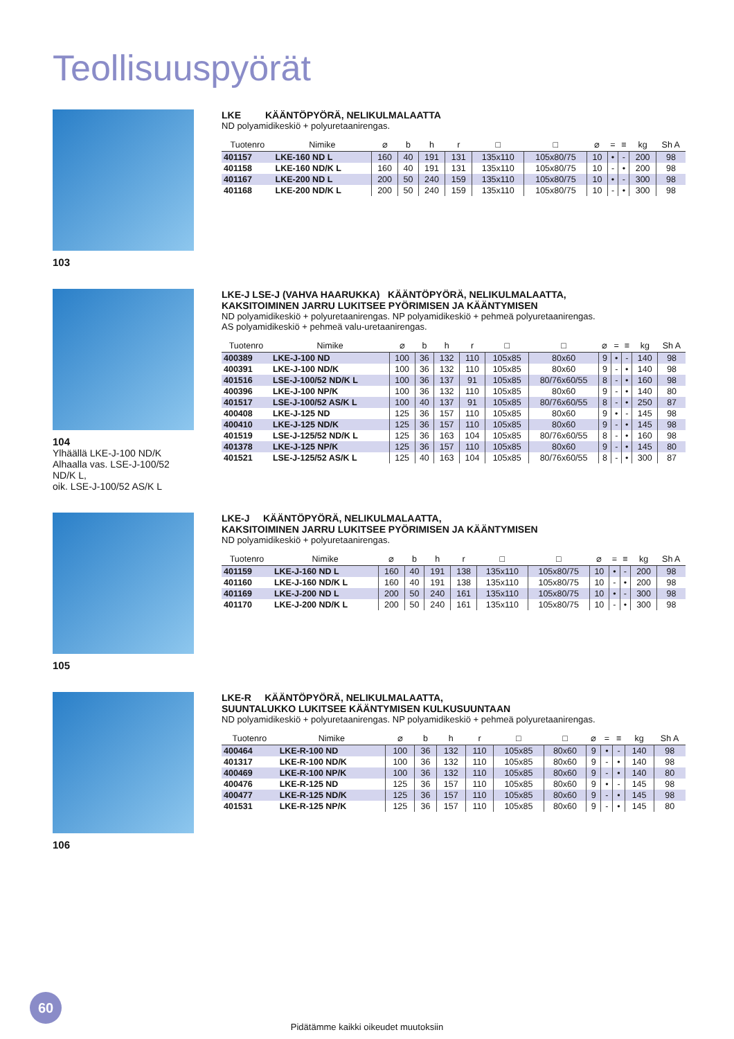Teollisuuspyörät
103
LKE KÄÄNTÖPYÖRÄ, NELIKULMALAATTA
ND polyamidikeskiö + polyuretaanirengas.
| Tuotenro | Nimike | ⌀ | b | h | r | □ | □ | ⌀ | = | ≡ | kg | Sh A |
| --- | --- | --- | --- | --- | --- | --- | --- | --- | --- | --- | --- | --- |
| 401157 | LKE-160 ND L | 160 | 40 | 191 | 131 | 135x110 | 105x80/75 | 10 | • | - | 200 | 98 |
| 401158 | LKE-160 ND/K L | 160 | 40 | 191 | 131 | 135x110 | 105x80/75 | 10 | - | • | 200 | 98 |
| 401167 | LKE-200 ND L | 200 | 50 | 240 | 159 | 135x110 | 105x80/75 | 10 | • | - | 300 | 98 |
| 401168 | LKE-200 ND/K L | 200 | 50 | 240 | 159 | 135x110 | 105x80/75 | 10 | - | • | 300 | 98 |
104
Ylhäällä LKE-J-100 ND/K
Alhaalla vas. LSE-J-100/52 ND/K L,
oik. LSE-J-100/52 AS/K L
LKE-J LSE-J (VAHVA HAARUKKA) KÄÄNTÖPYÖRÄ, NELIKULMALAATTA,
KAKSITOIMINEN JARRU LUKITSEE PYÖRIMISEN JA KÄÄNTYMISEN
ND polyamidikeskiö + polyuretaanirengas. NP polyamidikeskiö + pehmeä polyuretaanirengas.
AS polyamidikeskiö + pehmeä valu-uretaanirengas.
| Tuotenro | Nimike | ⌀ | b | h | r | □ | □ | ⌀ | = | ≡ | kg | Sh A |
| --- | --- | --- | --- | --- | --- | --- | --- | --- | --- | --- | --- | --- |
| 400389 | LKE-J-100 ND | 100 | 36 | 132 | 110 | 105x85 | 80x60 | 9 | • | - | 140 | 98 |
| 400391 | LKE-J-100 ND/K | 100 | 36 | 132 | 110 | 105x85 | 80x60 | 9 | - | • | 140 | 98 |
| 401516 | LSE-J-100/52 ND/K L | 100 | 36 | 137 | 91 | 105x85 | 80/76x60/55 | 8 | - | • | 160 | 98 |
| 400396 | LKE-J-100 NP/K | 100 | 36 | 132 | 110 | 105x85 | 80x60 | 9 | - | • | 140 | 80 |
| 401517 | LSE-J-100/52 AS/K L | 100 | 40 | 137 | 91 | 105x85 | 80/76x60/55 | 8 | - | • | 250 | 87 |
| 400408 | LKE-J-125 ND | 125 | 36 | 157 | 110 | 105x85 | 80x60 | 9 | • | - | 145 | 98 |
| 400410 | LKE-J-125 ND/K | 125 | 36 | 157 | 110 | 105x85 | 80x60 | 9 | - | • | 145 | 98 |
| 401519 | LSE-J-125/52 ND/K L | 125 | 36 | 163 | 104 | 105x85 | 80/76x60/55 | 8 | - | • | 160 | 98 |
| 401378 | LKE-J-125 NP/K | 125 | 36 | 157 | 110 | 105x85 | 80x60 | 9 | - | • | 145 | 80 |
| 401521 | LSE-J-125/52 AS/K L | 125 | 40 | 163 | 104 | 105x85 | 80/76x60/55 | 8 | - | • | 300 | 87 |
105
LKE-J KÄÄNTÖPYÖRÄ, NELIKULMALAATTA,
KAKSITOIMINEN JARRU LUKITSEE PYÖRIMISEN JA KÄÄNTYMISEN
ND polyamidikeskiö + polyuretaanirengas.
| Tuotenro | Nimike | ⌀ | b | h | r | □ | □ | ⌀ | = | ≡ | kg | Sh A |
| --- | --- | --- | --- | --- | --- | --- | --- | --- | --- | --- | --- | --- |
| 401159 | LKE-J-160 ND L | 160 | 40 | 191 | 138 | 135x110 | 105x80/75 | 10 | • | - | 200 | 98 |
| 401160 | LKE-J-160 ND/K L | 160 | 40 | 191 | 138 | 135x110 | 105x80/75 | 10 | - | • | 200 | 98 |
| 401169 | LKE-J-200 ND L | 200 | 50 | 240 | 161 | 135x110 | 105x80/75 | 10 | • | - | 300 | 98 |
| 401170 | LKE-J-200 ND/K L | 200 | 50 | 240 | 161 | 135x110 | 105x80/75 | 10 | - | • | 300 | 98 |
106
LKE-R KÄÄNTÖPYÖRÄ, NELIKULMALAATTA,
SUUNTALUKKO LUKITSEE KÄÄNTYMISEN KULKUSUUNTAAN
ND polyamidikeskiö + polyuretaanirengas. NP polyamidikeskiö + pehmeä polyuretaanirengas.
| Tuotenro | Nimike | ⌀ | b | h | r | □ | □ | ⌀ | = | ≡ | kg | Sh A |
| --- | --- | --- | --- | --- | --- | --- | --- | --- | --- | --- | --- | --- |
| 400464 | LKE-R-100 ND | 100 | 36 | 132 | 110 | 105x85 | 80x60 | 9 | • | - | 140 | 98 |
| 401317 | LKE-R-100 ND/K | 100 | 36 | 132 | 110 | 105x85 | 80x60 | 9 | - | • | 140 | 98 |
| 400469 | LKE-R-100 NP/K | 100 | 36 | 132 | 110 | 105x85 | 80x60 | 9 | - | • | 140 | 80 |
| 400476 | LKE-R-125 ND | 125 | 36 | 157 | 110 | 105x85 | 80x60 | 9 | • | - | 145 | 98 |
| 400477 | LKE-R-125 ND/K | 125 | 36 | 157 | 110 | 105x85 | 80x60 | 9 | - | • | 145 | 98 |
| 401531 | LKE-R-125 NP/K | 125 | 36 | 157 | 110 | 105x85 | 80x60 | 9 | - | • | 145 | 80 |
60
Pidätämme kaikki oikeudet muutoksiin